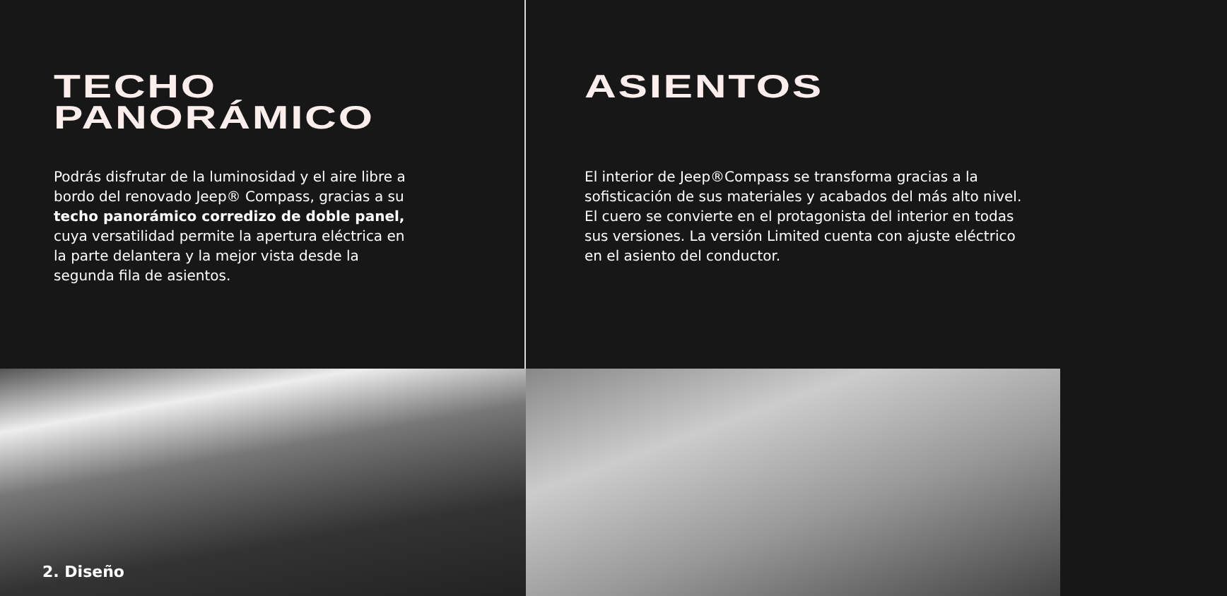TECHO
PANORÁMICO
Podrás disfrutar de la luminosidad y el aire libre a bordo del renovado Jeep® Compass, gracias a su techo panorámico corredizo de doble panel, cuya versatilidad permite la apertura eléctrica en la parte delantera y la mejor vista desde la segunda fila de asientos.
ASIENTOS
El interior de Jeep®Compass se transforma gracias a la sofisticación de sus materiales y acabados del más alto nivel. El cuero se convierte en el protagonista del interior en todas sus versiones. La versión Limited cuenta con ajuste eléctrico en el asiento del conductor.
2. Diseño